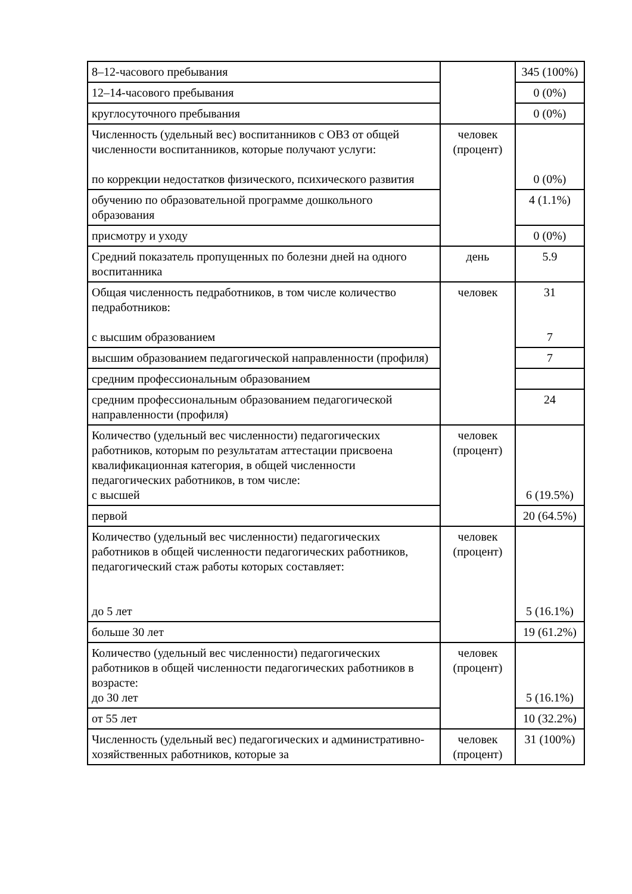| 8–12-часового пребывания | | 345 (100%) |
| 12–14-часового пребывания | | 0 (0%) |
| круглосуточного пребывания | | 0 (0%) |
| Численность (удельный вес) воспитанников с ОВЗ от общей численности воспитанников, которые получают услуги: по коррекции недостатков физического, психического развития | человек (процент) | 0 (0%) |
| обучению по образовательной программе дошкольного образования | | 4 (1.1%) |
| присмотру и уходу | | 0 (0%) |
| Средний показатель пропущенных по болезни дней на одного воспитанника | день | 5.9 |
| Общая численность педработников, в том числе количество педработников: с высшим образованием | человек | 31 7 |
| высшим образованием педагогической направленности (профиля) | | 7 |
| средним профессиональным образованием | | |
| средним профессиональным образованием педагогической направленности (профиля) | | 24 |
| Количество (удельный вес численности) педагогических работников, которым по результатам аттестации присвоена квалификационная категория, в общей численности педагогических работников, в том числе: с высшей | человек (процент) | 6 (19.5%) |
| первой | | 20 (64.5%) |
| Количество (удельный вес численности) педагогических работников в общей численности педагогических работников, педагогический стаж работы которых составляет: до 5 лет | человек (процент) | 5 (16.1%) |
| больше 30 лет | | 19 (61.2%) |
| Количество (удельный вес численности) педагогических работников в общей численности педагогических работников в возрасте: до 30 лет | человек (процент) | 5 (16.1%) |
| от 55 лет | | 10 (32.2%) |
| Численность (удельный вес) педагогических и административно-хозяйственных работников, которые за | человек (процент) | 31 (100%) |